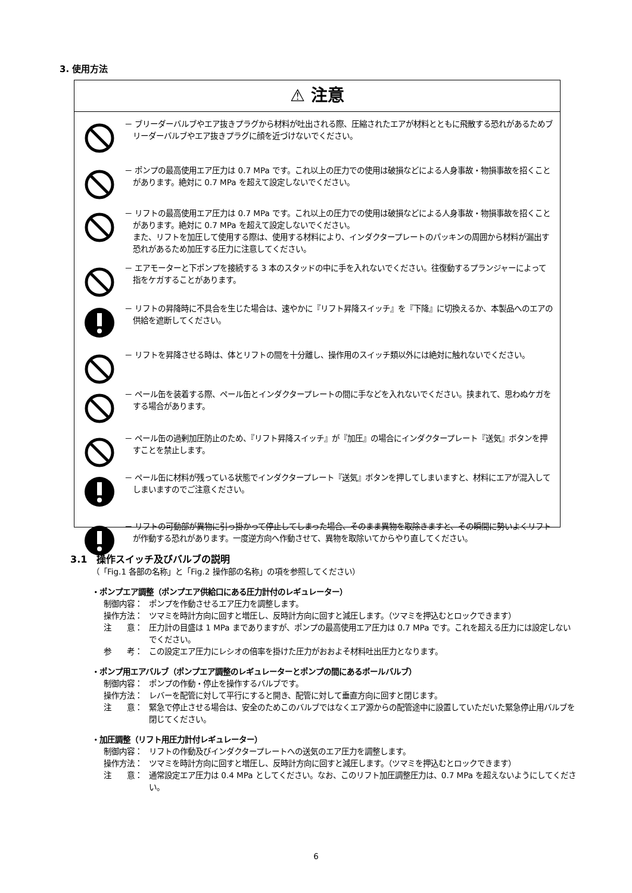3. 使用方法
⚠ 注意
－ ブリーダーバルブやエア抜きプラグから材料が吐出される際、圧縮されたエアが材料とともに飛散する恐れがあるためブリーダーバルブやエア抜きプラグに顔を近づけないでください。
－ ポンプの最高使用エア圧力は 0.7 MPa です。これ以上の圧力での使用は破損などによる人身事故・物損事故を招くことがあります。絶対に 0.7 MPa を超えて設定しないでください。
－ リフトの最高使用エア圧力は 0.7 MPa です。これ以上の圧力での使用は破損などによる人身事故・物損事故を招くことがあります。絶対に 0.7 MPa を超えて設定しないでください。
また、リフトを加圧して使用する際は、使用する材料により、インダクタープレートのパッキンの周囲から材料が漏出す恐れがあるため加圧する圧力に注意してください。
－ エアモーターと下ポンプを接続する 3 本のスタッドの中に手を入れないでください。往復動するプランジャーによって指をケガすることがあります。
－ リフトの昇降時に不具合を生じた場合は、速やかに『リフト昇降スイッチ』を『下降』に切換えるか、本製品へのエアの供給を遮断してください。
－ リフトを昇降させる時は、体とリフトの間を十分離し、操作用のスイッチ類以外には絶対に触れないでください。
－ ペール缶を装着する際、ペール缶とインダクタープレートの間に手などを入れないでください。挟まれて、思わぬケガをする場合があります。
－ ペール缶の過剰加圧防止のため、『リフト昇降スイッチ』が『加圧』の場合にインダクタープレート『送気』ボタンを押すことを禁止します。
－ ペール缶に材料が残っている状態でインダクタープレート『送気』ボタンを押してしまいますと、材料にエアが混入してしまいますのでご注意ください。
－ リフトの可動部が異物に引っ掛かって停止してしまった場合、そのまま異物を取除きますと、その瞬間に勢いよくリフトが作動する恐れがあります。一度逆方向へ作動させて、異物を取除いてからやり直してください。
3.1　操作スイッチ及びバルブの説明
（「Fig.1 各部の名称」と「Fig.2 操作部の名称」の項を参照してください）
・ポンプエア調整（ポンプエア供給口にある圧力計付のレギュレーター）
制御内容： ポンプを作動させるエア圧力を調整します。
操作方法： ツマミを時計方向に回すと増圧し、反時計方向に回すと減圧します。（ツマミを押込むとロックできます）
注　　意： 圧力計の目盛は 1 MPa までありますが、ポンプの最高使用エア圧力は 0.7 MPa です。これを超える圧力には設定しないでください。
参　　考： この設定エア圧力にレシオの倍率を掛けた圧力がおおよそ材料吐出圧力となります。
・ポンプ用エアバルブ（ポンプエア調整のレギュレーターとポンプの間にあるボールバルブ）
制御内容： ポンプの作動・停止を操作するバルブです。
操作方法： レバーを配管に対して平行にすると開き、配管に対して垂直方向に回すと閉じます。
注　　意： 緊急で停止させる場合は、安全のためこのバルブではなくエア源からの配管途中に設置していただいた緊急停止用バルブを閉じてください。
・加圧調整（リフト用圧力計付レギュレーター）
制御内容： リフトの作動及びインダクタープレートへの送気のエア圧力を調整します。
操作方法： ツマミを時計方向に回すと増圧し、反時計方向に回すと減圧します。（ツマミを押込むとロックできます）
注　　意： 通常設定エア圧力は 0.4 MPa としてください。なお、このリフト加圧調整圧力は、0.7 MPa を超えないようにしてください。
6